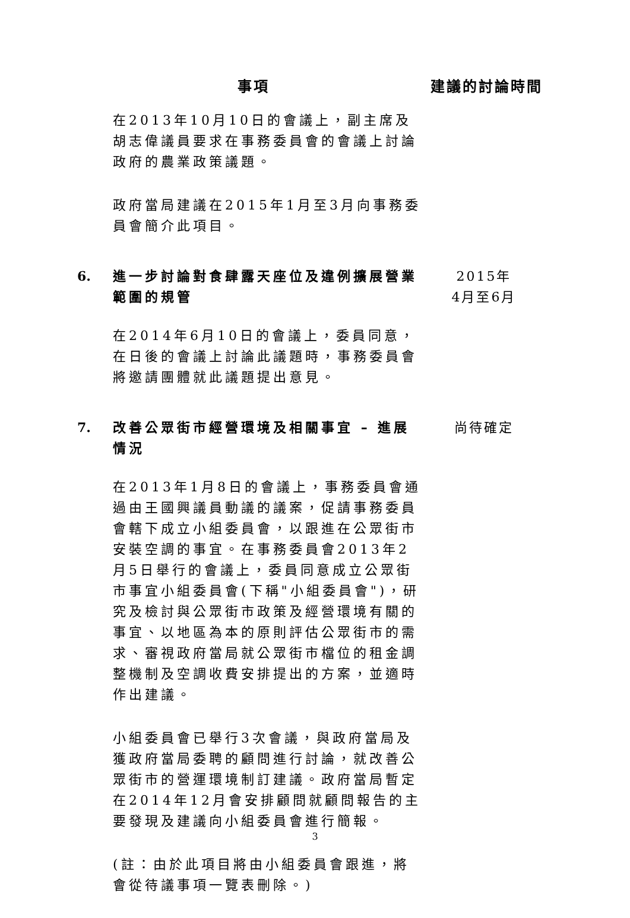事項 建議的討論時間
在2013年10月10日的會議上，副主席及胡志偉議員要求在事務委員會的會議上討論政府的農業政策議題。
政府當局建議在2015年1月至3月向事務委員會簡介此項目。
6. 進一步討論對食肆露天座位及違例擴展營業範圍的規管
2015年
4月至6月
在2014年6月10日的會議上，委員同意，在日後的會議上討論此議題時，事務委員會將邀請團體就此議題提出意見。
7. 改善公眾街市經營環境及相關事宜 – 進展情況
尚待確定
在2013年1月8日的會議上，事務委員會通過由王國興議員動議的議案，促請事務委員會轄下成立小組委員會，以跟進在公眾街市安裝空調的事宜。在事務委員會2013年2月5日舉行的會議上，委員同意成立公眾街市事宜小組委員會(下稱"小組委員會")，研究及檢討與公眾街市政策及經營環境有關的事宜、以地區為本的原則評估公眾街市的需求、審視政府當局就公眾街市檔位的租金調整機制及空調收費安排提出的方案，並適時作出建議。
小組委員會已舉行3次會議，與政府當局及獲政府當局委聘的顧問進行討論，就改善公眾街市的營運環境制訂建議。政府當局暫定在2014年12月會安排顧問就顧問報告的主要發現及建議向小組委員會進行簡報。
(註：由於此項目將由小組委員會跟進，將會從待議事項一覽表刪除。)
3